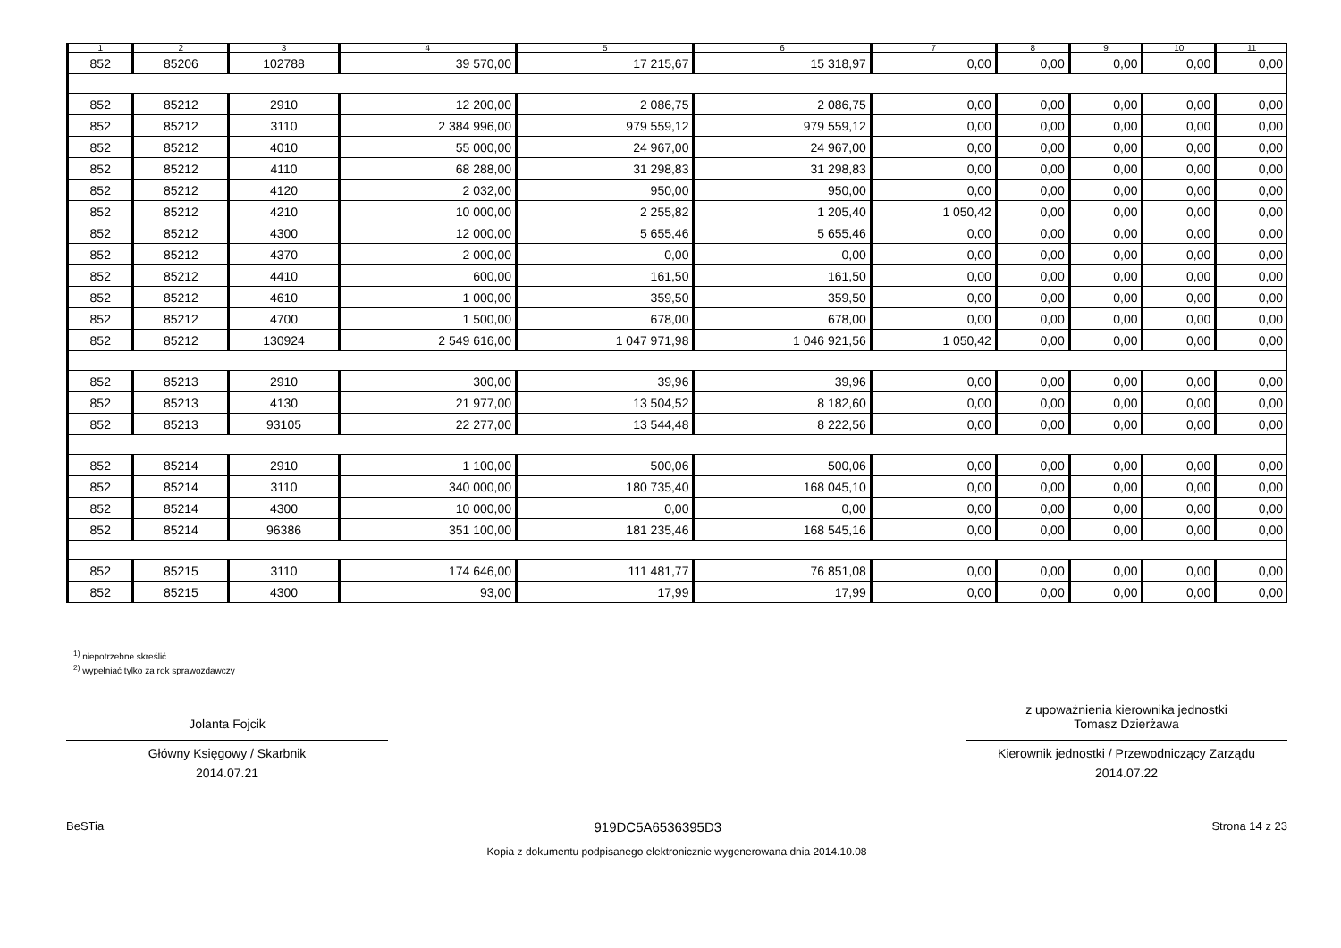| 1 | 2 | 3 | 4 | 5 | 6 | 7 | 8 | 9 | 10 | 11 |
| --- | --- | --- | --- | --- | --- | --- | --- | --- | --- | --- |
| 852 | 85206 | 102788 | 39 570,00 | 17 215,67 | 15 318,97 | 0,00 | 0,00 | 0,00 | 0,00 | 0,00 |
| 852 | 85212 | 2910 | 12 200,00 | 2 086,75 | 2 086,75 | 0,00 | 0,00 | 0,00 | 0,00 | 0,00 |
| 852 | 85212 | 3110 | 2 384 996,00 | 979 559,12 | 979 559,12 | 0,00 | 0,00 | 0,00 | 0,00 | 0,00 |
| 852 | 85212 | 4010 | 55 000,00 | 24 967,00 | 24 967,00 | 0,00 | 0,00 | 0,00 | 0,00 | 0,00 |
| 852 | 85212 | 4110 | 68 288,00 | 31 298,83 | 31 298,83 | 0,00 | 0,00 | 0,00 | 0,00 | 0,00 |
| 852 | 85212 | 4120 | 2 032,00 | 950,00 | 950,00 | 0,00 | 0,00 | 0,00 | 0,00 | 0,00 |
| 852 | 85212 | 4210 | 10 000,00 | 2 255,82 | 1 205,40 | 1 050,42 | 0,00 | 0,00 | 0,00 | 0,00 |
| 852 | 85212 | 4300 | 12 000,00 | 5 655,46 | 5 655,46 | 0,00 | 0,00 | 0,00 | 0,00 | 0,00 |
| 852 | 85212 | 4370 | 2 000,00 | 0,00 | 0,00 | 0,00 | 0,00 | 0,00 | 0,00 | 0,00 |
| 852 | 85212 | 4410 | 600,00 | 161,50 | 161,50 | 0,00 | 0,00 | 0,00 | 0,00 | 0,00 |
| 852 | 85212 | 4610 | 1 000,00 | 359,50 | 359,50 | 0,00 | 0,00 | 0,00 | 0,00 | 0,00 |
| 852 | 85212 | 4700 | 1 500,00 | 678,00 | 678,00 | 0,00 | 0,00 | 0,00 | 0,00 | 0,00 |
| 852 | 85212 | 130924 | 2 549 616,00 | 1 047 971,98 | 1 046 921,56 | 1 050,42 | 0,00 | 0,00 | 0,00 | 0,00 |
| 852 | 85213 | 2910 | 300,00 | 39,96 | 39,96 | 0,00 | 0,00 | 0,00 | 0,00 | 0,00 |
| 852 | 85213 | 4130 | 21 977,00 | 13 504,52 | 8 182,60 | 0,00 | 0,00 | 0,00 | 0,00 | 0,00 |
| 852 | 85213 | 93105 | 22 277,00 | 13 544,48 | 8 222,56 | 0,00 | 0,00 | 0,00 | 0,00 | 0,00 |
| 852 | 85214 | 2910 | 1 100,00 | 500,06 | 500,06 | 0,00 | 0,00 | 0,00 | 0,00 | 0,00 |
| 852 | 85214 | 3110 | 340 000,00 | 180 735,40 | 168 045,10 | 0,00 | 0,00 | 0,00 | 0,00 | 0,00 |
| 852 | 85214 | 4300 | 10 000,00 | 0,00 | 0,00 | 0,00 | 0,00 | 0,00 | 0,00 | 0,00 |
| 852 | 85214 | 96386 | 351 100,00 | 181 235,46 | 168 545,16 | 0,00 | 0,00 | 0,00 | 0,00 | 0,00 |
| 852 | 85215 | 3110 | 174 646,00 | 111 481,77 | 76 851,08 | 0,00 | 0,00 | 0,00 | 0,00 | 0,00 |
| 852 | 85215 | 4300 | 93,00 | 17,99 | 17,99 | 0,00 | 0,00 | 0,00 | 0,00 | 0,00 |
<sup>1)</sup> niepotrzebne skreślić
<sup>2)</sup> wypełniać tylko za rok sprawozdawczy
Jolanta Fojcik
Główny Księgowy / Skarbnik
2014.07.21
z upoważnienia kierownika jednostki
Tomasz Dzierżawa
Kierownik jednostki / Przewodniczący Zarządu
2014.07.22
BeSTia 919DC5A6536395D3 Strona 14 z 23
Kopia z dokumentu podpisanego elektronicznie wygenerowana dnia 2014.10.08